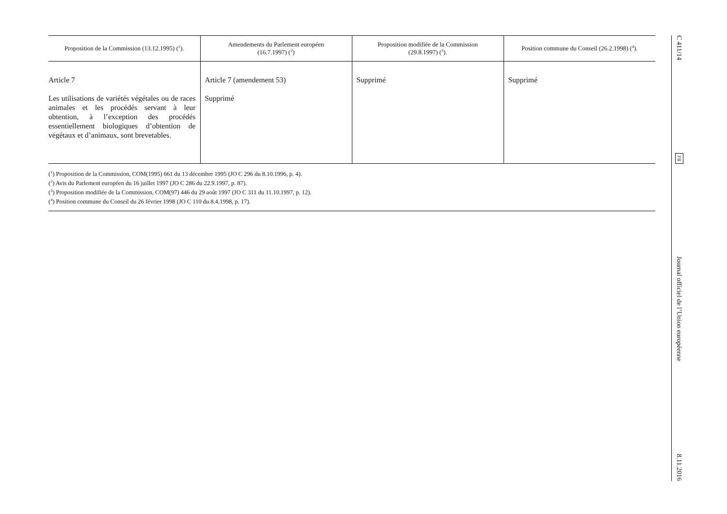| Proposition de la Commission (13.12.1995) (<sup>1</sup>). | Amendements du Parlement européen (16.7.1997) (<sup>2</sup>) | Proposition modifiée de la Commission (29.8.1997) (<sup>3</sup>). | Position commune du Conseil (26.2.1998) (<sup>4</sup>). |
| --- | --- | --- | --- |
| Article 7 Les utilisations de variétés végétales ou de races animales et les procédés servant à leur obtention, à l’exception des procédés essentiellement biologiques d’obtention de végétaux et d’animaux, sont brevetables. | Article 7 (amendement 53) Supprimé | Supprimé | Supprimé |
(<sup>1</sup>) Proposition de la Commission, COM(1995) 661 du 13 décembre 1995 (JO C 296 du 8.10.1996, p. 4).
(<sup>2</sup>) Avis du Parlement européen du 16 juillet 1997 (JO C 286 du 22.9.1997, p. 87).
(<sup>3</sup>) Proposition modifiée de la Commission, COM(97) 446 du 29 août 1997 (JO C 311 du 11.10.1997, p. 12).
(<sup>4</sup>) Position commune du Conseil du 26 février 1998 (JO C 110 du 8.4.1998, p. 17).
C 411/14 FR Journal officiel de l’Union européenne 8.11.2016